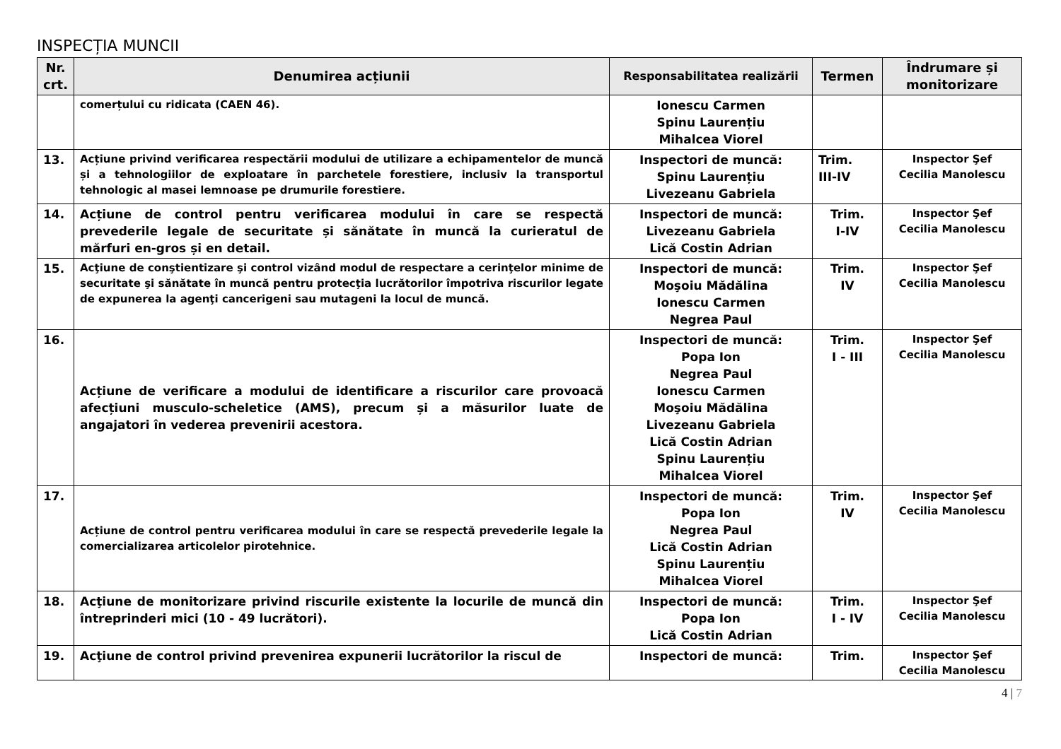INSPECȚIA MUNCII
| Nr. crt. | Denumirea acțiunii | Responsabilitatea realizării | Termen | Îndrumare și monitorizare |
| --- | --- | --- | --- | --- |
| | comerțului cu ridicata (CAEN 46). | Ionescu Carmen Spinu Laurențiu Mihalcea Viorel | | |
| 13. | Acțiune privind verificarea respectării modului de utilizare a echipamentelor de muncă și a tehnologiilor de exploatare în parchetele forestiere, inclusiv la transportul tehnologic al masei lemnoase pe drumurile forestiere. | Inspectori de muncă: Spinu Laurențiu Livezeanu Gabriela | Trim. III-IV | Inspector Şef Cecilia Manolescu |
| 14. | Acțiune de control pentru verificarea modului în care se respectă prevederile legale de securitate și sănătate în muncă la curieratul de mărfuri en-gros și en detail. | Inspectori de muncă: Livezeanu Gabriela Lică Costin Adrian | Trim. I-IV | Inspector Şef Cecilia Manolescu |
| 15. | Acţiune de conştientizare şi control vizând modul de respectare a cerinţelor minime de securitate şi sănătate în muncă pentru protecţia lucrătorilor împotriva riscurilor legate de expunerea la agenţi cancerigeni sau mutageni la locul de muncă. | Inspectori de muncă: Moşoiu Mădălina Ionescu Carmen Negrea Paul | Trim. IV | Inspector Şef Cecilia Manolescu |
| 16. | Acțiune de verificare a modului de identificare a riscurilor care provoacă afecțiuni musculo-scheletice (AMS), precum și a măsurilor luate de angajatori în vederea prevenirii acestora. | Inspectori de muncă: Popa Ion Negrea Paul Ionescu Carmen Moşoiu Mădălina Livezeanu Gabriela Lică Costin Adrian Spinu Laurențiu Mihalcea Viorel | Trim. I - III | Inspector Şef Cecilia Manolescu |
| 17. | Acțiune de control pentru verificarea modului în care se respectă prevederile legale la comercializarea articolelor pirotehnice. | Inspectori de muncă: Popa Ion Negrea Paul Lică Costin Adrian Spinu Laurențiu Mihalcea Viorel | Trim. IV | Inspector Şef Cecilia Manolescu |
| 18. | Acţiune de monitorizare privind riscurile existente la locurile de muncă din întreprinderi mici (10 - 49 lucrători). | Inspectori de muncă: Popa Ion Lică Costin Adrian | Trim. I - IV | Inspector Şef Cecilia Manolescu |
| 19. | Acţiune de control privind prevenirea expunerii lucrătorilor la riscul de | Inspectori de muncă: | Trim. | Inspector Şef Cecilia Manolescu |
4 | 7